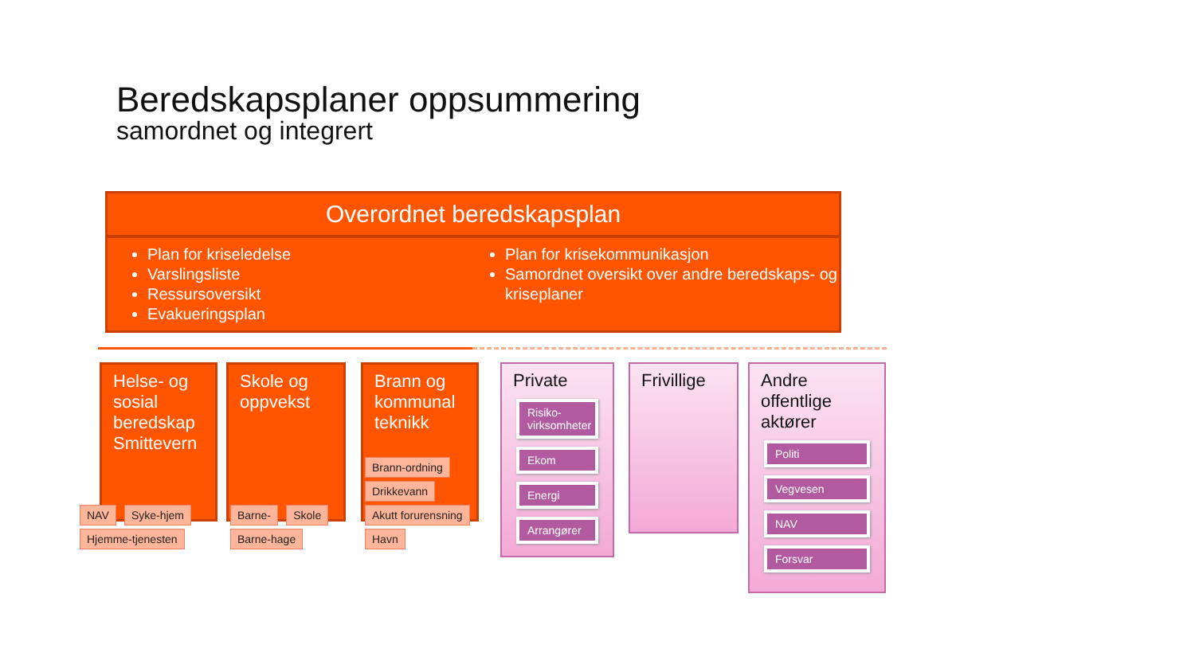Beredskapsplaner oppsummering
samordnet og integrert
Overordnet beredskapsplan
Plan for kriseledelse
Varslingsliste
Ressursoversikt
Evakueringsplan
Plan for krisekommunikasjon
Samordnet oversikt over andre beredskaps- og kriseplaner
Helse- og sosial beredskap Smittevern
NAV Syke-hjem Hjemme-tjenesten
Skole og oppvekst
Barne- Skole Barne-hage
Brann og kommunal teknikk
Brann-ordning Drikkevann Akutt forurensning Havn
Private
Risiko-virksomheter
Ekom
Energi
Arrangører
Frivillige
Andre offentlige aktører
Politi
Vegvesen
NAV
Forsvar